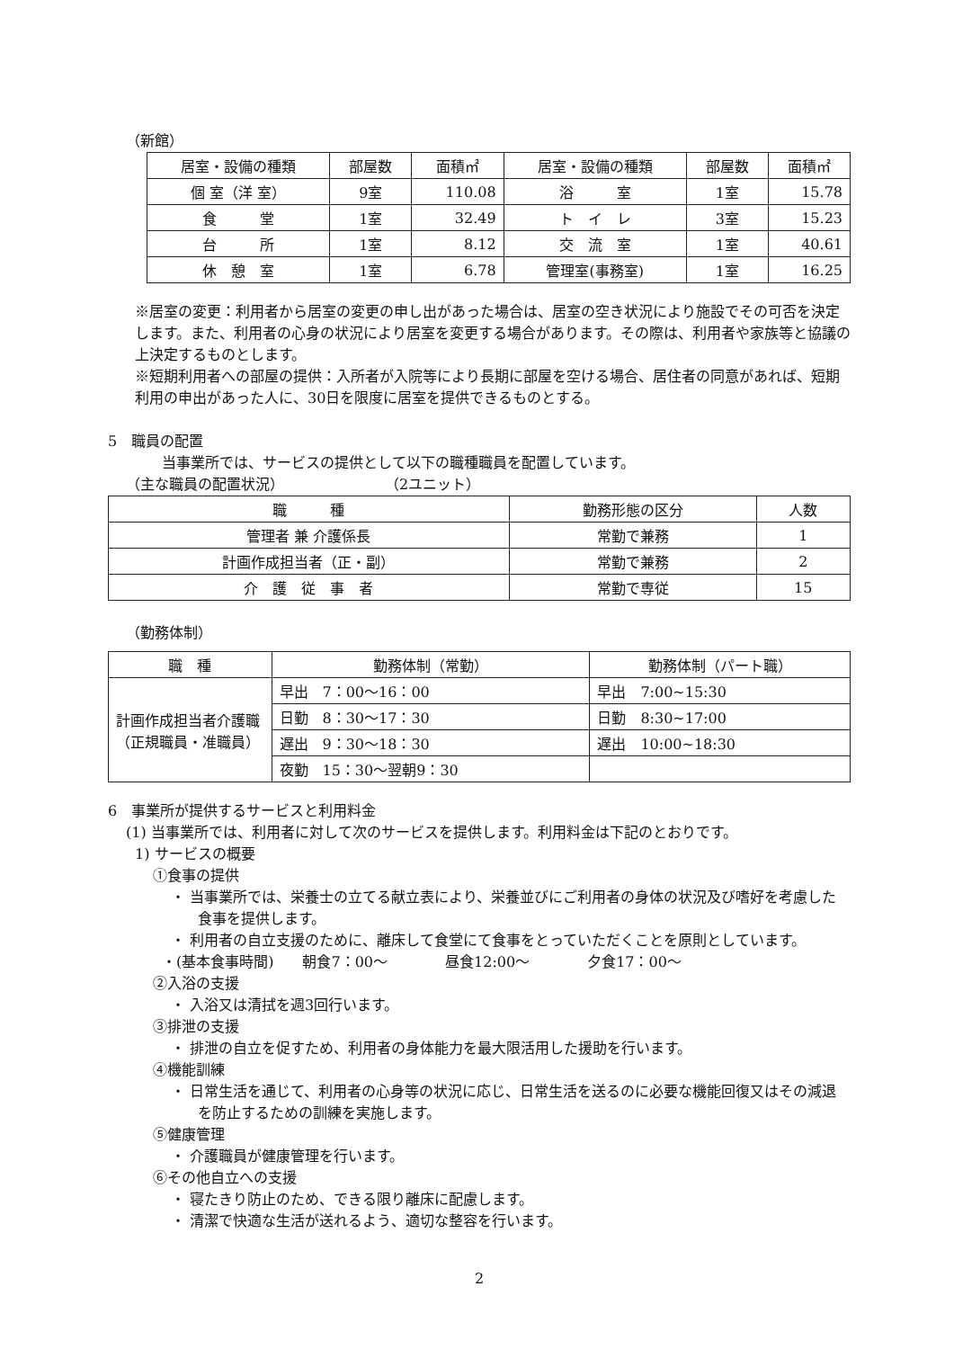（新館）
| 居室・設備の種類 | 部屋数 | 面積㎡ | 居室・設備の種類 | 部屋数 | 面積㎡ |
| --- | --- | --- | --- | --- | --- |
| 個 室（洋 室） | 9室 | 110.08 | 浴 室 | 1室 | 15.78 |
| 食 堂 | 1室 | 32.49 | ト イ レ | 3室 | 15.23 |
| 台 所 | 1室 | 8.12 | 交 流 室 | 1室 | 40.61 |
| 休 憩 室 | 1室 | 6.78 | 管理室(事務室) | 1室 | 16.25 |
※居室の変更：利用者から居室の変更の申し出があった場合は、居室の空き状況により施設でその可否を決定します。また、利用者の心身の状況により居室を変更する場合があります。その際は、利用者や家族等と協議の上決定するものとします。
※短期利用者への部屋の提供：入所者が入院等により長期に部屋を空ける場合、居住者の同意があれば、短期利用の申出があった人に、30日を限度に居室を提供できるものとする。
5　職員の配置
当事業所では、サービスの提供として以下の職種職員を配置しています。
（主な職員の配置状況）　　　　　　　　（2ユニット）
| 職 種 | 勤務形態の区分 | 人数 |
| --- | --- | --- |
| 管理者 兼 介護係長 | 常勤で兼務 | 1 |
| 計画作成担当者（正・副） | 常勤で兼務 | 2 |
| 介 護 従 事 者 | 常勤で専従 | 15 |
（勤務体制）
| 職 種 | 勤務体制（常勤） | 勤務体制（パート職） |
| --- | --- | --- |
| 計画作成担当者介護職（正規職員・准職員） | 早出 7：00～16：00 | 早出 7:00~15:30 |
| | 日勤 8：30～17：30 | 日勤 8:30~17:00 |
| | 遅出 9：30～18：30 | 遅出 10:00~18:30 |
| | 夜勤 15：30～翌朝9：30 | |
6　事業所が提供するサービスと利用料金
(1) 当事業所では、利用者に対して次のサービスを提供します。利用料金は下記のとおりです。
1) サービスの概要
①食事の提供
・ 当事業所では、栄養士の立てる献立表により、栄養並びにご利用者の身体の状況及び嗜好を考慮した食事を提供します。
・ 利用者の自立支援のために、離床して食堂にて食事をとっていただくことを原則としています。
・(基本食事時間)　　朝食7：00～　　　　昼食12:00～　　　　夕食17：00～
②入浴の支援
・ 入浴又は清拭を週3回行います。
③排泄の支援
・ 排泄の自立を促すため、利用者の身体能力を最大限活用した援助を行います。
④機能訓練
・ 日常生活を通じて、利用者の心身等の状況に応じ、日常生活を送るのに必要な機能回復又はその減退を防止するための訓練を実施します。
⑤健康管理
・ 介護職員が健康管理を行います。
⑥その他自立への支援
・ 寝たきり防止のため、できる限り離床に配慮します。
・ 清潔で快適な生活が送れるよう、適切な整容を行います。
2